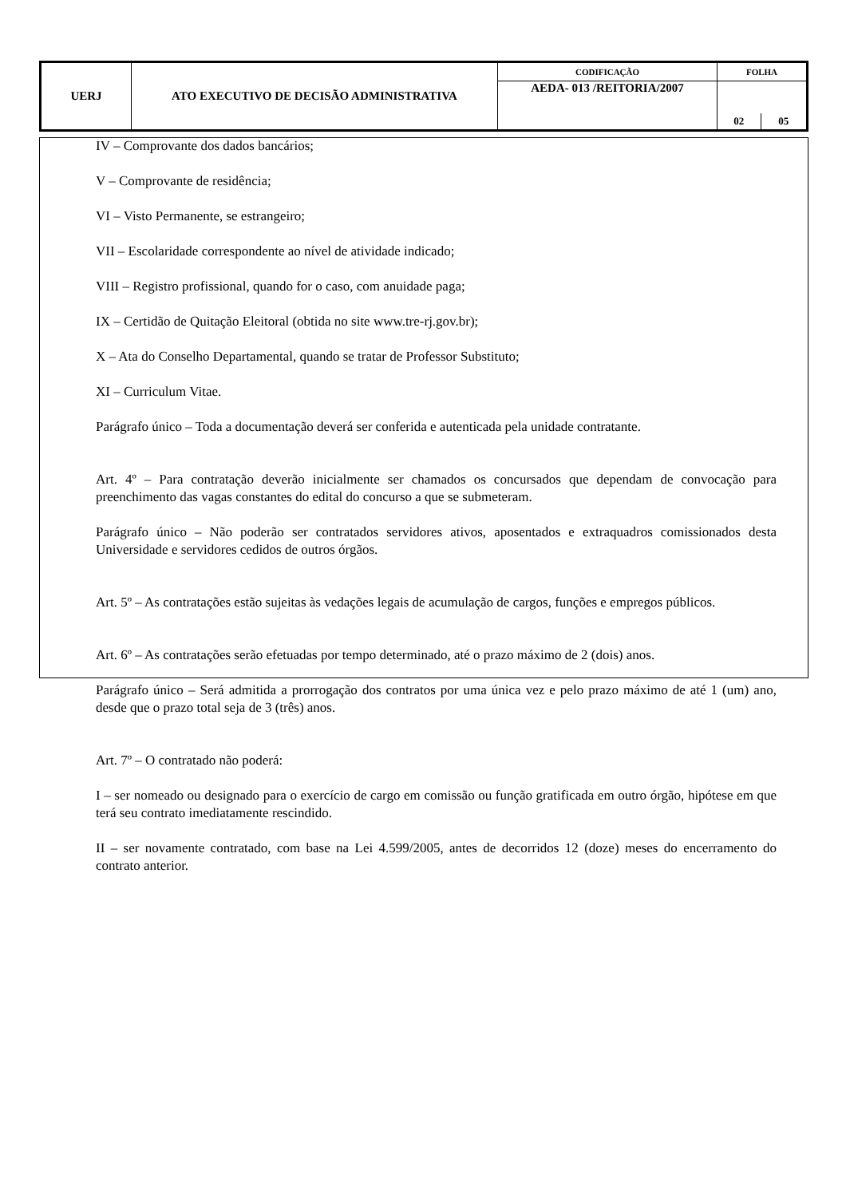| UERJ | ATO EXECUTIVO DE DECISÃO ADMINISTRATIVA | CODIFICAÇÃO | FOLHA | |
| | | AEDA- 013 /REITORIA/2007 | | |
| | | | 02 | 05 |
IV – Comprovante dos dados bancários;
V – Comprovante de residência;
VI – Visto Permanente, se estrangeiro;
VII – Escolaridade correspondente ao nível de atividade indicado;
VIII – Registro profissional, quando for o caso, com anuidade paga;
IX – Certidão de Quitação Eleitoral (obtida no site www.tre-rj.gov.br);
X – Ata do Conselho Departamental, quando se tratar de Professor Substituto;
XI – Curriculum Vitae.
Parágrafo único – Toda a documentação deverá ser conferida e autenticada pela unidade contratante.
Art. 4º – Para contratação deverão inicialmente ser chamados os concursados que dependam de convocação para preenchimento das vagas constantes do edital do concurso a que se submeteram.
Parágrafo único – Não poderão ser contratados servidores ativos, aposentados e extraquadros comissionados desta Universidade e servidores cedidos de outros órgãos.
Art. 5º – As contratações estão sujeitas às vedações legais de acumulação de cargos, funções e empregos públicos.
Art. 6º – As contratações serão efetuadas por tempo determinado, até o prazo máximo de 2 (dois) anos.
Parágrafo único – Será admitida a prorrogação dos contratos por uma única vez e pelo prazo máximo de até 1 (um) ano, desde que o prazo total seja de 3 (três) anos.
Art. 7º – O contratado não poderá:
I – ser nomeado ou designado para o exercício de cargo em comissão ou função gratificada em outro órgão, hipótese em que terá seu contrato imediatamente rescindido.
II – ser novamente contratado, com base na Lei 4.599/2005, antes de decorridos 12 (doze) meses do encerramento do contrato anterior.